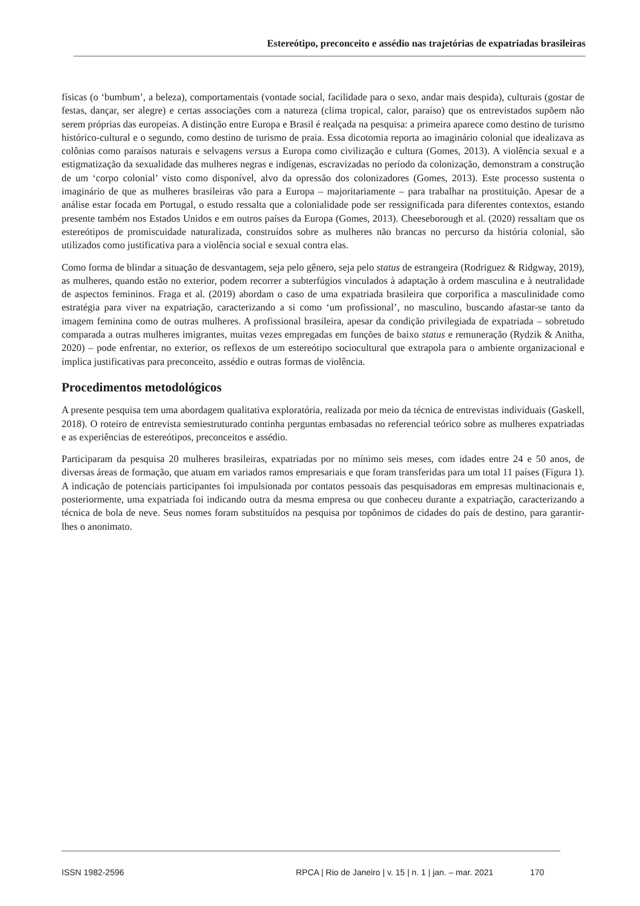Estereótipo, preconceito e assédio nas trajetórias de expatriadas brasileiras
físicas (o ‘bumbum’, a beleza), comportamentais (vontade social, facilidade para o sexo, andar mais despida), culturais (gostar de festas, dançar, ser alegre) e certas associações com a natureza (clima tropical, calor, paraíso) que os entrevistados supõem não serem próprias das europeias. A distinção entre Europa e Brasil é realçada na pesquisa: a primeira aparece como destino de turismo histórico-cultural e o segundo, como destino de turismo de praia. Essa dicotomia reporta ao imaginário colonial que idealizava as colônias como paraísos naturais e selvagens versus a Europa como civilização e cultura (Gomes, 2013). A violência sexual e a estigmatização da sexualidade das mulheres negras e indígenas, escravizadas no período da colonização, demonstram a construção de um ‘corpo colonial’ visto como disponível, alvo da opressão dos colonizadores (Gomes, 2013). Este processo sustenta o imaginário de que as mulheres brasileiras vão para a Europa – majoritariamente – para trabalhar na prostituição. Apesar de a análise estar focada em Portugal, o estudo ressalta que a colonialidade pode ser ressignificada para diferentes contextos, estando presente também nos Estados Unidos e em outros países da Europa (Gomes, 2013). Cheeseborough et al. (2020) ressaltam que os estereótipos de promiscuidade naturalizada, construídos sobre as mulheres não brancas no percurso da história colonial, são utilizados como justificativa para a violência social e sexual contra elas.
Como forma de blindar a situação de desvantagem, seja pelo gênero, seja pelo status de estrangeira (Rodriguez & Ridgway, 2019), as mulheres, quando estão no exterior, podem recorrer a subterfúgios vinculados à adaptação à ordem masculina e à neutralidade de aspectos femininos. Fraga et al. (2019) abordam o caso de uma expatriada brasileira que corporifica a masculinidade como estratégia para viver na expatriação, caracterizando a si como ‘um profissional’, no masculino, buscando afastar-se tanto da imagem feminina como de outras mulheres. A profissional brasileira, apesar da condição privilegiada de expatriada – sobretudo comparada a outras mulheres imigrantes, muitas vezes empregadas em funções de baixo status e remuneração (Rydzik & Anitha, 2020) – pode enfrentar, no exterior, os reflexos de um estereótipo sociocultural que extrapola para o ambiente organizacional e implica justificativas para preconceito, assédio e outras formas de violência.
Procedimentos metodológicos
A presente pesquisa tem uma abordagem qualitativa exploratória, realizada por meio da técnica de entrevistas individuais (Gaskell, 2018). O roteiro de entrevista semiestruturado continha perguntas embasadas no referencial teórico sobre as mulheres expatriadas e as experiências de estereótipos, preconceitos e assédio.
Participaram da pesquisa 20 mulheres brasileiras, expatriadas por no mínimo seis meses, com idades entre 24 e 50 anos, de diversas áreas de formação, que atuam em variados ramos empresariais e que foram transferidas para um total 11 países (Figura 1). A indicação de potenciais participantes foi impulsionada por contatos pessoais das pesquisadoras em empresas multinacionais e, posteriormente, uma expatriada foi indicando outra da mesma empresa ou que conheceu durante a expatriação, caracterizando a técnica de bola de neve. Seus nomes foram substituídos na pesquisa por topônimos de cidades do país de destino, para garantir-lhes o anonimato.
ISSN 1982-2596 RPCA | Rio de Janeiro | v. 15 | n. 1 | jan. – mar. 2021 170